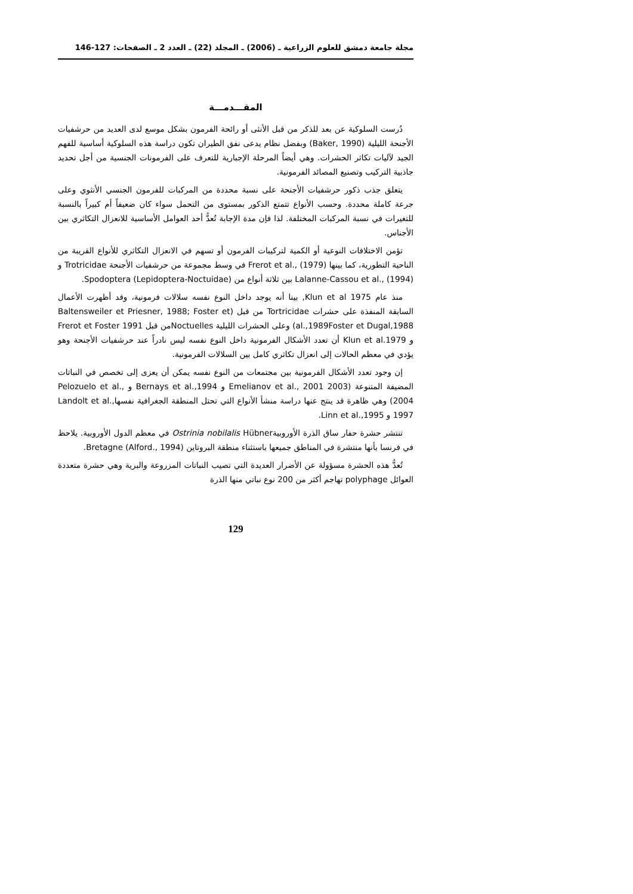مجلة جامعة دمشق للعلوم الزراعية ـ (2006) ـ المجلد (22) ـ العدد 2 ـ الصفحات: 127-146
المقـــدمـــة
دُرست السلوكية عن بعد للذكر من قبل الأنثى أو رائحة الفرمون بشكل موسع لدى العديد من حرشفيات الأجنحة الليلية (Baker, 1990) وبفضل نظام يدعى نفق الطيران تكون دراسة هذه السلوكية أساسية للفهم الجيد لآليات تكاثر الحشرات. وهي أيضاً المرحلة الإجبارية للتعرف على الفرمونات الجنسية من أجل تحديد جاذبية التركيب وتصنيع المصائد الفرمونية.
يتعلق جذب ذكور حرشفيات الأجنحة على نسبة محددة من المركبات للفرمون الجنسي الأنثوي وعلى جرعة كاملة محددة. وحسب الأنواع تتمتع الذكور بمستوى من التحمل سواء كان ضعيفاً أم كبيراً بالنسبة للتغيرات في نسبة المركبات المختلفة. لذا فإن مدة الإجابة تُعدُّ أحد العوامل الأساسية للانعزال التكاثري بين الأجناس.
تؤمن الاختلافات النوعية أو الكمية لتركيبات الفرمون أو تسهم في الانعزال التكاثري للأنواع القريبة من الناحية التطورية، كما بينها Frerot et al., (1979) في وسط مجموعة من حرشفيات الأجنحة Trotricidae و Lalanne-Cassou et al., (1994) بين ثلاثة أنواع من Spodoptera (Lepidoptera-Noctuidae).
منذ عام Klun et al 1975, بينا أنه يوجد داخل النوع نفسه سلالات فرمونية، وقد أظهرت الأعمال السابقة المنفذة على حشرات Tortricidae من قبل (Baltensweiler et Priesner, 1988; Foster et al.,1989Foster et Dugal,1988) وعلى الحشرات الليلية Noctuellesمن قبل Frerot et Foster 1991 و Klun et al.1979 أن تعدد الأشكال الفرمونية داخل النوع نفسه ليس نادراً عند حرشفيات الأجنحة وهو يؤدي في معظم الحالات إلى انعزال تكاثري كامل بين السلالات الفرمونية.
إن وجود تعدد الأشكال الفرمونية بين مجتمعات من النوع نفسه يمكن أن يعزى إلى تخصص في النباتات المضيفة المتنوعة (Emelianov et al., 2001 2003 و Bernays et al.,1994 و Pelozuelo et al., 2004) وهي ظاهرة قد ينتج عنها دراسة منشأ الأنواع التي تحتل المنطقة الجغرافية نفسهاLandolt et al., 1997 و Linn et al.,1995.
تنتشر حشرة حفار ساق الذرة الأوروبيةOstrinia nobilalis Hübner في معظم الدول الأوروبية. يلاحظ في فرنسا بأنها منتشرة في المناطق جميعها باستثناء منطقة البروتاين Bretagne (Alford., 1994).
تُعدُّ هذه الحشرة مسؤولة عن الأضرار العديدة التي تصيب النباتات المزروعة والبرية وهي حشرة متعددة العوائل polyphage تهاجم أكثر من 200 نوع نباتي منها الذرة
129